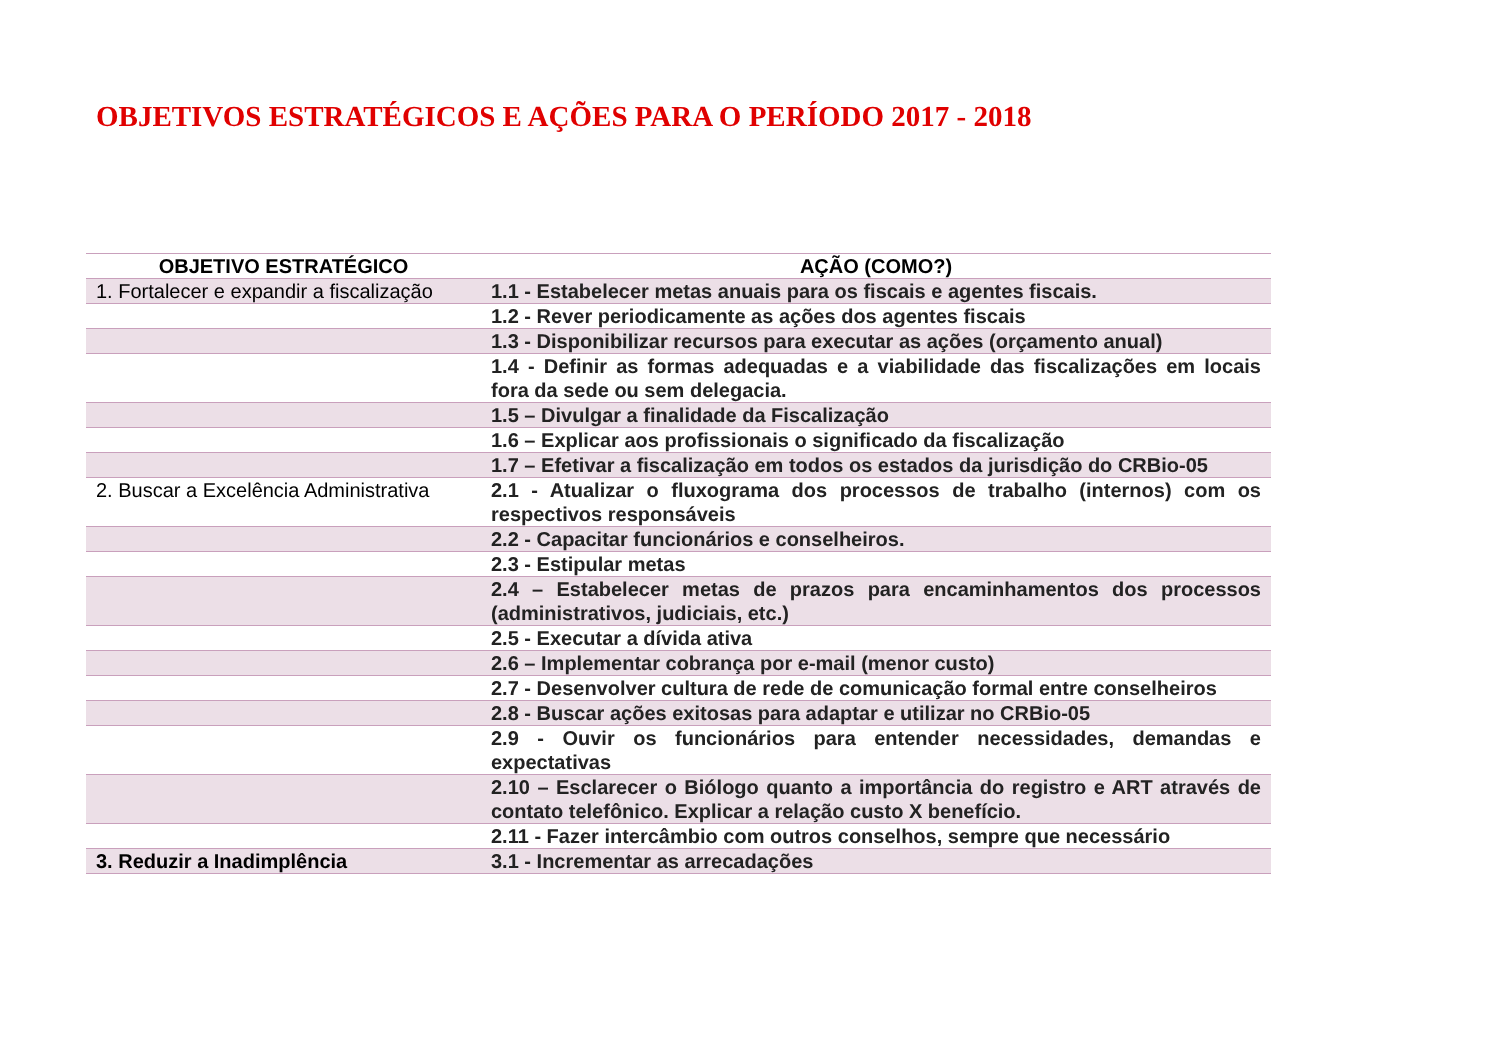OBJETIVOS ESTRATÉGICOS E AÇÕES PARA O PERÍODO 2017 - 2018
| OBJETIVO ESTRATÉGICO | AÇÃO (COMO?) |
| --- | --- |
| 1. Fortalecer e expandir a fiscalização | 1.1 - Estabelecer metas anuais para os fiscais e agentes fiscais. |
| | 1.2 - Rever periodicamente as ações dos agentes fiscais |
| | 1.3 - Disponibilizar recursos para executar as ações (orçamento anual) |
| | 1.4 - Definir as formas adequadas e a viabilidade das fiscalizações em locais fora da sede ou sem delegacia. |
| | 1.5 – Divulgar a finalidade da Fiscalização |
| | 1.6 – Explicar aos profissionais o significado da fiscalização |
| | 1.7 – Efetivar a fiscalização em todos os estados da jurisdição do CRBio-05 |
| 2. Buscar a Excelência Administrativa | 2.1 - Atualizar o fluxograma dos processos de trabalho (internos) com os respectivos responsáveis |
| | 2.2 - Capacitar funcionários e conselheiros. |
| | 2.3 - Estipular metas |
| | 2.4 – Estabelecer metas de prazos para encaminhamentos dos processos (administrativos, judiciais, etc.) |
| | 2.5 - Executar a dívida ativa |
| | 2.6 – Implementar cobrança por e-mail (menor custo) |
| | 2.7 - Desenvolver cultura de rede de comunicação formal entre conselheiros |
| | 2.8 - Buscar ações exitosas para adaptar e utilizar no CRBio-05 |
| | 2.9 - Ouvir os funcionários para entender necessidades, demandas e expectativas |
| | 2.10 – Esclarecer o Biólogo quanto a importância do registro e ART através de contato telefônico. Explicar a relação custo X benefício. |
| | 2.11 - Fazer intercâmbio com outros conselhos, sempre que necessário |
| 3. Reduzir a Inadimplência | 3.1 - Incrementar as arrecadações |